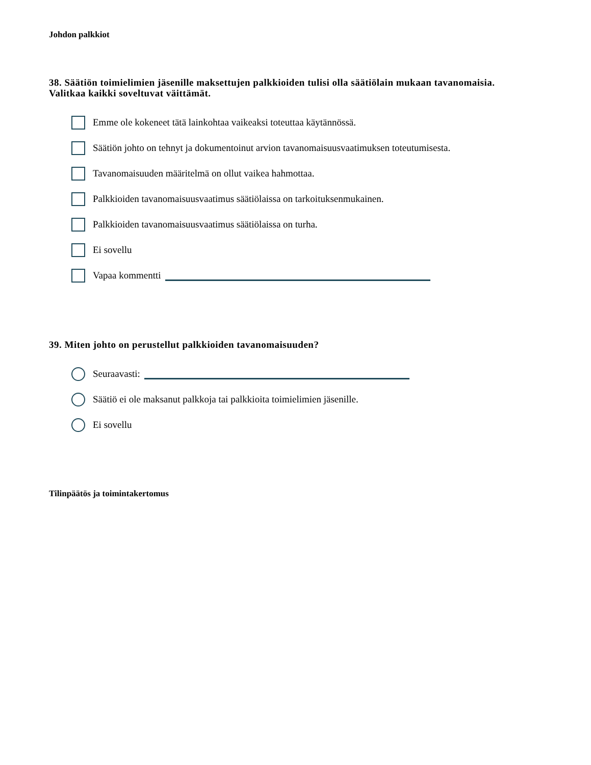Johdon palkkiot
38. Säätiön toimielimien jäsenille maksettujen palkkioiden tulisi olla säätiölain mukaan tavanomaisia.
Valitkaa kaikki soveltuvat väittämät.
Emme ole kokeneet tätä lainkohtaa vaikeaksi toteuttaa käytännössä.
Säätiön johto on tehnyt ja dokumentoinut arvion tavanomaisuusvaatimuksen toteutumisesta.
Tavanomaisuuden määritelmä on ollut vaikea hahmottaa.
Palkkioiden tavanomaisuusvaatimus säätiölaissa on tarkoituksenmukainen.
Palkkioiden tavanomaisuusvaatimus säätiölaissa on turha.
Ei sovellu
Vapaa kommentti
39. Miten johto on perustellut palkkioiden tavanomaisuuden?
Seuraavasti:
Säätiö ei ole maksanut palkkoja tai palkkioita toimielimien jäsenille.
Ei sovellu
Tilinpäätös ja toimintakertomus